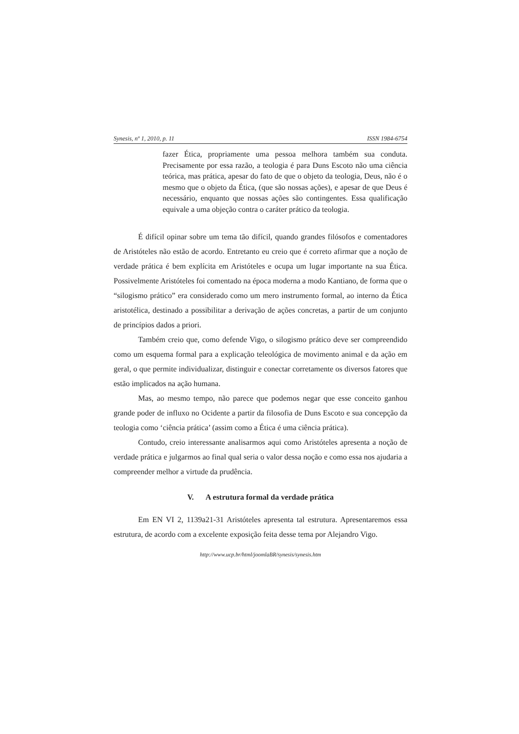Synesis, nº 1, 2010, p. 11 ISSN 1984-6754
fazer Ética, propriamente uma pessoa melhora também sua conduta. Precisamente por essa razão, a teologia é para Duns Escoto não uma ciência teórica, mas prática, apesar do fato de que o objeto da teologia, Deus, não é o mesmo que o objeto da Ética, (que são nossas ações), e apesar de que Deus é necessário, enquanto que nossas ações são contingentes. Essa qualificação equivale a uma objeção contra o caráter prático da teologia.
É difícil opinar sobre um tema tão difícil, quando grandes filósofos e comentadores de Aristóteles não estão de acordo. Entretanto eu creio que é correto afirmar que a noção de verdade prática é bem explícita em Aristóteles e ocupa um lugar importante na sua Ética. Possivelmente Aristóteles foi comentado na época moderna a modo Kantiano, de forma que o “silogismo prático” era considerado como um mero instrumento formal, ao interno da Ética aristotélica, destinado a possibilitar a derivação de ações concretas, a partir de um conjunto de princípios dados a priori.
Também creio que, como defende Vigo, o silogismo prático deve ser compreendido como um esquema formal para a explicação teleológica de movimento animal e da ação em geral, o que permite individualizar, distinguir e conectar corretamente os diversos fatores que estão implicados na ação humana.
Mas, ao mesmo tempo, não parece que podemos negar que esse conceito ganhou grande poder de influxo no Ocidente a partir da filosofia de Duns Escoto e sua concepção da teologia como ‘ciência prática’ (assim como a Ética é uma ciência prática).
Contudo, creio interessante analisarmos aqui como Aristóteles apresenta a noção de verdade prática e julgarmos ao final qual seria o valor dessa noção e como essa nos ajudaria a compreender melhor a virtude da prudência.
V. A estrutura formal da verdade prática
Em EN VI 2, 1139a21-31 Aristóteles apresenta tal estrutura. Apresentaremos essa estrutura, de acordo com a excelente exposição feita desse tema por Alejandro Vigo.
http://www.ucp.br/html/joomlaBR/synesis/synesis.htm